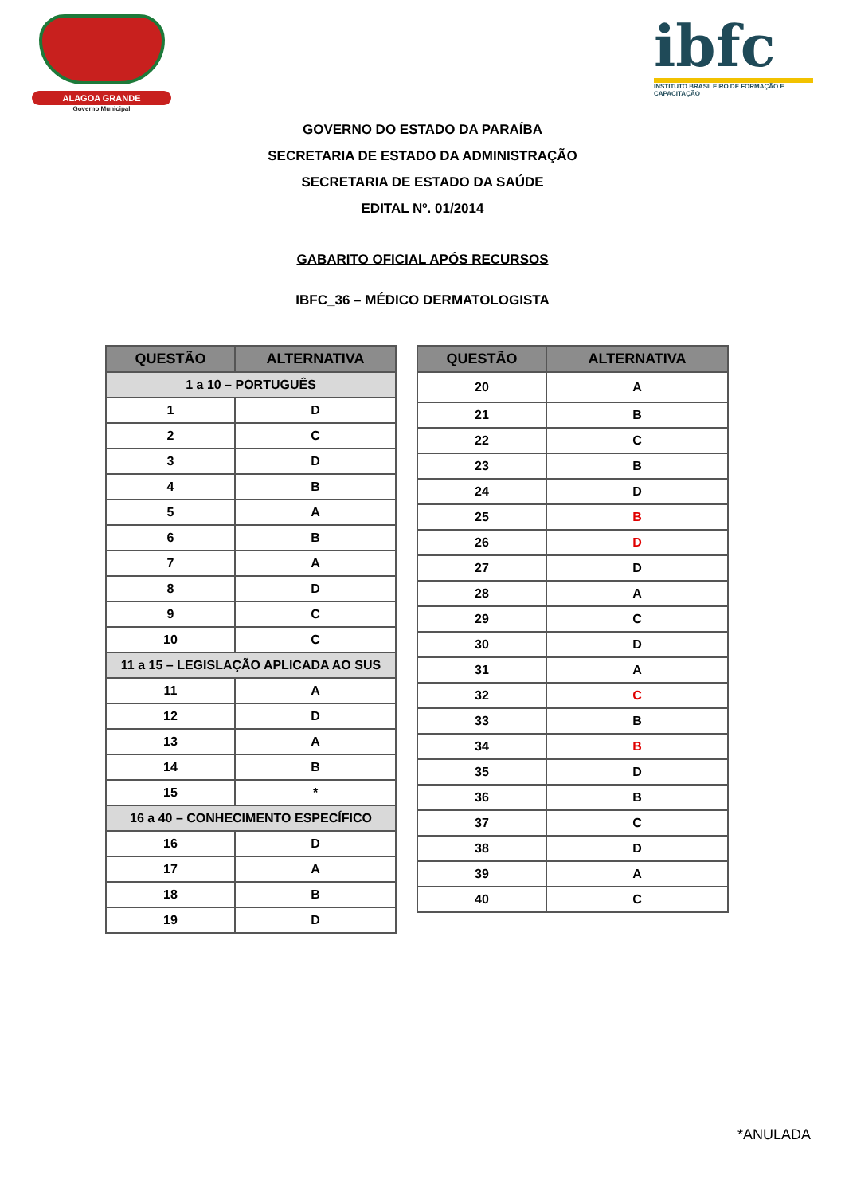ALAGOA GRANDE
Governo Municipal
ibfc
INSTITUTO BRASILEIRO DE FORMAÇÃO E CAPACITAÇÃO
GOVERNO DO ESTADO DA PARAÍBA
SECRETARIA DE ESTADO DA ADMINISTRAÇÃO
SECRETARIA DE ESTADO DA SAÚDE
EDITAL Nº. 01/2014
GABARITO OFICIAL APÓS RECURSOS
IBFC_36 – MÉDICO DERMATOLOGISTA
| QUESTÃO | ALTERNATIVA |
| --- | --- |
| 1 a 10 – PORTUGUÊS | |
| 1 | D |
| 2 | C |
| 3 | D |
| 4 | B |
| 5 | A |
| 6 | B |
| 7 | A |
| 8 | D |
| 9 | C |
| 10 | C |
| 11 a 15 – LEGISLAÇÃO APLICADA AO SUS | |
| 11 | A |
| 12 | D |
| 13 | A |
| 14 | B |
| 15 | * |
| 16 a 40 – CONHECIMENTO ESPECÍFICO | |
| 16 | D |
| 17 | A |
| 18 | B |
| 19 | D |
| QUESTÃO | ALTERNATIVA |
| --- | --- |
| 20 | A |
| 21 | B |
| 22 | C |
| 23 | B |
| 24 | D |
| 25 | B |
| 26 | D |
| 27 | D |
| 28 | A |
| 29 | C |
| 30 | D |
| 31 | A |
| 32 | C |
| 33 | B |
| 34 | B |
| 35 | D |
| 36 | B |
| 37 | C |
| 38 | D |
| 39 | A |
| 40 | C |
*ANULADA